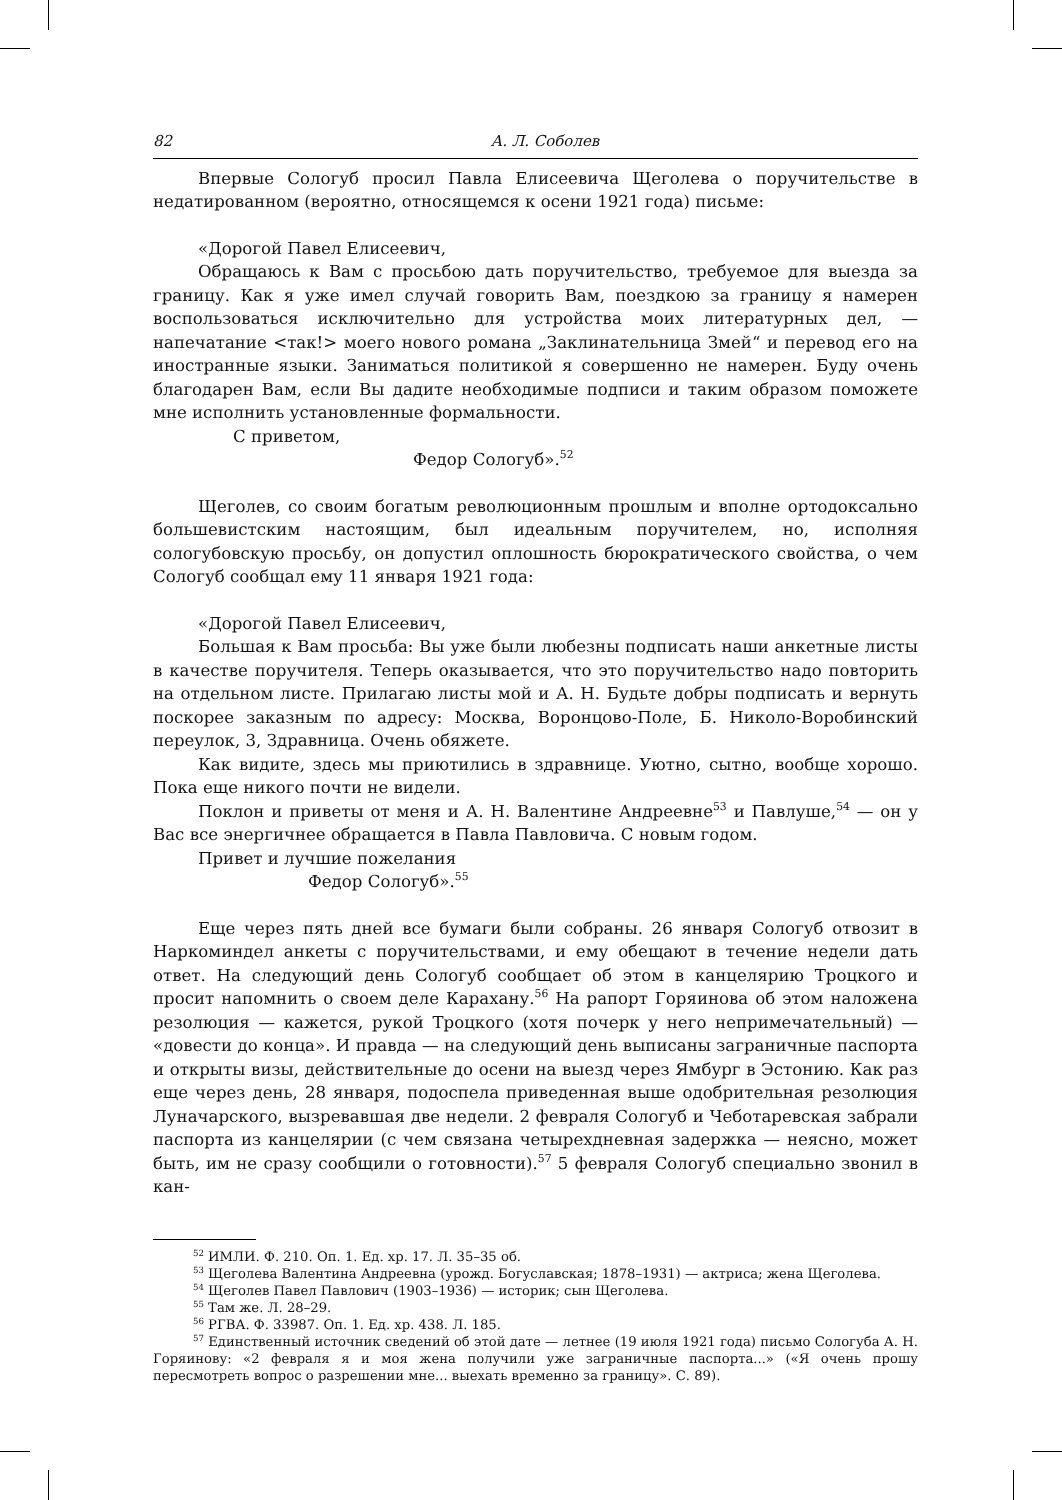82 А. Л. Соболев
Впервые Сологуб просил Павла Елисеевича Щеголева о поручительстве в недатированном (вероятно, относящемся к осени 1921 года) письме:
«Дорогой Павел Елисеевич,
Обращаюсь к Вам с просьбою дать поручительство, требуемое для выезда за границу. Как я уже имел случай говорить Вам, поездкою за границу я намерен воспользоваться исключительно для устройства моих литературных дел, — напечатание <так!> моего нового романа „Заклинательница Змей“ и перевод его на иностранные языки. Заниматься политикой я совершенно не намерен. Буду очень благодарен Вам, если Вы дадите необходимые подписи и таким образом поможете мне исполнить установленные формальности.
С приветом,
Федор Сологуб».<sup>52</sup>
Щеголев, со своим богатым революционным прошлым и вполне ортодоксально большевистским настоящим, был идеальным поручителем, но, исполняя сологубовскую просьбу, он допустил оплошность бюрократического свойства, о чем Сологуб сообщал ему 11 января 1921 года:
«Дорогой Павел Елисеевич,
Большая к Вам просьба: Вы уже были любезны подписать наши анкетные листы в качестве поручителя. Теперь оказывается, что это поручительство надо повторить на отдельном листе. Прилагаю листы мой и А. Н. Будьте добры подписать и вернуть поскорее заказным по адресу: Москва, Воронцово-Поле, Б. Николо-Воробинский переулок, 3, Здравница. Очень обяжете.
Как видите, здесь мы приютились в здравнице. Уютно, сытно, вообще хорошо. Пока еще никого почти не видели.
Поклон и приветы от меня и А. Н. Валентине Андреевне<sup>53</sup> и Павлуше,<sup>54</sup> — он у Вас все энергичнее обращается в Павла Павловича. С новым годом.
Привет и лучшие пожелания
Федор Сологуб».<sup>55</sup>
Еще через пять дней все бумаги были собраны. 26 января Сологуб отвозит в Наркоминдел анкеты с поручительствами, и ему обещают в течение недели дать ответ. На следующий день Сологуб сообщает об этом в канцелярию Троцкого и просит напомнить о своем деле Карахану.<sup>56</sup> На рапорт Горяинова об этом наложена резолюция — кажется, рукой Троцкого (хотя почерк у него непримечательный) — «довести до конца». И правда — на следующий день выписаны заграничные паспорта и открыты визы, действительные до осени на выезд через Ямбург в Эстонию. Как раз еще через день, 28 января, подоспела приведенная выше одобрительная резолюция Луначарского, вызревавшая две недели. 2 февраля Сологуб и Чеботаревская забрали паспорта из канцелярии (с чем связана четырехдневная задержка — неясно, может быть, им не сразу сообщили о готовности).<sup>57</sup> 5 февраля Сологуб специально звонил в кан-
<sup>52</sup> ИМЛИ. Ф. 210. Оп. 1. Ед. хр. 17. Л. 35–35 об.
<sup>53</sup> Щеголева Валентина Андреевна (урожд. Богуславская; 1878–1931) — актриса; жена Щеголева.
<sup>54</sup> Щеголев Павел Павлович (1903–1936) — историк; сын Щеголева.
<sup>55</sup> Там же. Л. 28–29.
<sup>56</sup> РГВА. Ф. 33987. Оп. 1. Ед. хр. 438. Л. 185.
<sup>57</sup> Единственный источник сведений об этой дате — летнее (19 июля 1921 года) письмо Сологуба А. Н. Горяинову: «2 февраля я и моя жена получили уже заграничные паспорта...» («Я очень прошу пересмотреть вопрос о разрешении мне... выехать временно за границу». С. 89).